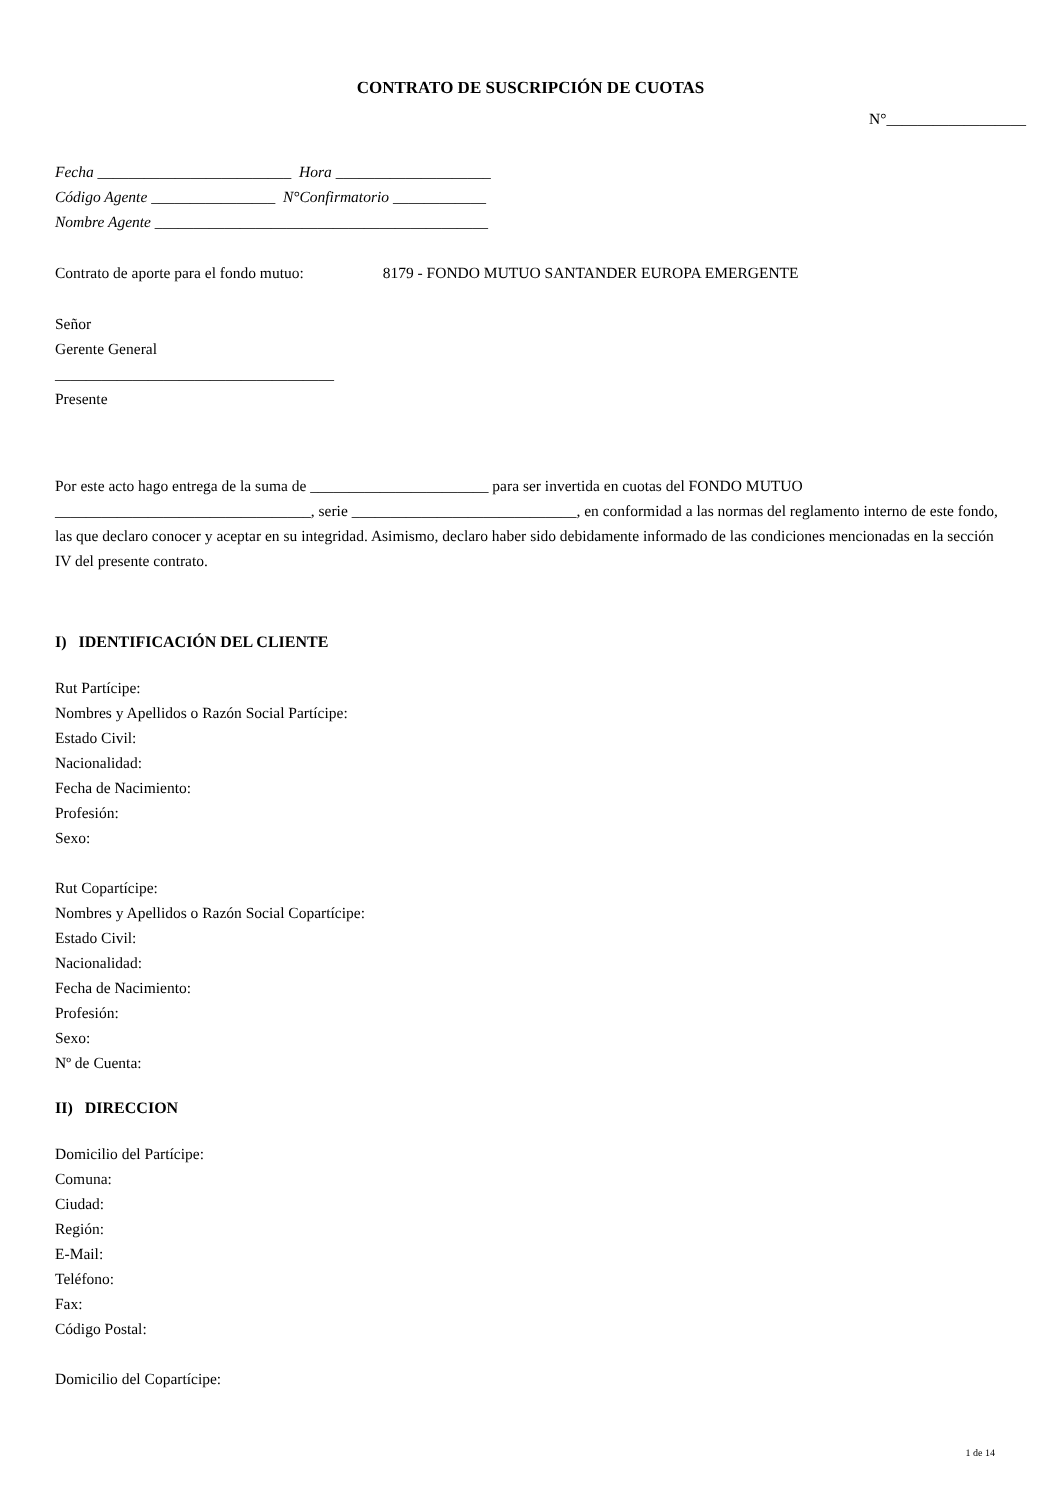CONTRATO DE SUSCRIPCIÓN DE CUOTAS
N°__________________
Fecha _________________________ Hora ____________________
Código Agente ________________ N°Confirmatorio ____________
Nombre Agente ___________________________________________
Contrato de aporte para el fondo mutuo: 8179 - FONDO MUTUO SANTANDER EUROPA EMERGENTE
Señor
Gerente General
____________________________________
Presente
Por este acto hago entrega de la suma de _______________________ para ser invertida en cuotas del FONDO MUTUO _________________________________, serie _____________________________, en conformidad a las normas del reglamento interno de este fondo, las que declaro conocer y aceptar en su integridad. Asimismo, declaro haber sido debidamente informado de las condiciones mencionadas en la sección IV del presente contrato.
I) IDENTIFICACIÓN DEL CLIENTE
Rut Partícipe:
Nombres y Apellidos o Razón Social Partícipe:
Estado Civil:
Nacionalidad:
Fecha de Nacimiento:
Profesión:
Sexo:
Rut Copartícipe:
Nombres y Apellidos o Razón Social Copartícipe:
Estado Civil:
Nacionalidad:
Fecha de Nacimiento:
Profesión:
Sexo:
Nº de Cuenta:
II) DIRECCION
Domicilio del Partícipe:
Comuna:
Ciudad:
Región:
E-Mail:
Teléfono:
Fax:
Código Postal:
Domicilio del Copartícipe:
1 de 14